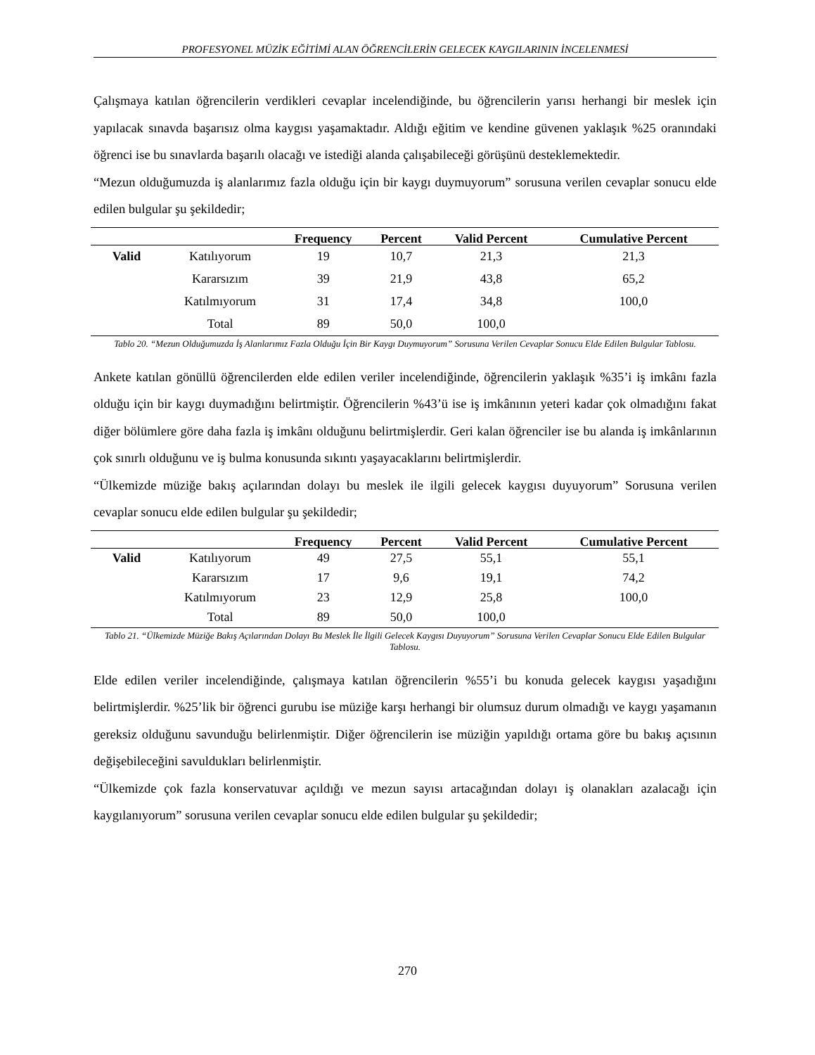PROFESYONEL MÜZİK EĞİTİMİ ALAN ÖĞRENCİLERİN GELECEK KAYGILARININ İNCELENMESİ
Çalışmaya katılan öğrencilerin verdikleri cevaplar incelendiğinde, bu öğrencilerin yarısı herhangi bir meslek için yapılacak sınavda başarısız olma kaygısı yaşamaktadır. Aldığı eğitim ve kendine güvenen yaklaşık %25 oranındaki öğrenci ise bu sınavlarda başarılı olacağı ve istediği alanda çalışabileceği görüşünü desteklemektedir.
“Mezun olduğumuzda iş alanlarımız fazla olduğu için bir kaygı duymuyorum” sorusuna verilen cevaplar sonucu elde edilen bulgular şu şekildedir;
| | | Frequency | Percent | Valid Percent | Cumulative Percent |
| --- | --- | --- | --- | --- | --- |
| Valid | Katılıyorum | 19 | 10,7 | 21,3 | 21,3 |
| | Kararsızım | 39 | 21,9 | 43,8 | 65,2 |
| | Katılmıyorum | 31 | 17,4 | 34,8 | 100,0 |
| | Total | 89 | 50,0 | 100,0 | |
Tablo 20. “Mezun Olduğumuzda İş Alanlarımız Fazla Olduğu İçin Bir Kaygı Duymuyorum” Sorusuna Verilen Cevaplar Sonucu Elde Edilen Bulgular Tablosu.
Ankete katılan gönüllü öğrencilerden elde edilen veriler incelendiğinde, öğrencilerin yaklaşık %35’i iş imkânı fazla olduğu için bir kaygı duymadığını belirtmiştir. Öğrencilerin %43’ü ise iş imkânının yeteri kadar çok olmadığını fakat diğer bölümlere göre daha fazla iş imkânı olduğunu belirtmişlerdir. Geri kalan öğrenciler ise bu alanda iş imkânlarının çok sınırlı olduğunu ve iş bulma konusunda sıkıntı yaşayacaklarını belirtmişlerdir.
“Ülkemizde müziğe bakış açılarından dolayı bu meslek ile ilgili gelecek kaygısı duyuyorum” Sorusuna verilen cevaplar sonucu elde edilen bulgular şu şekildedir;
| | | Frequency | Percent | Valid Percent | Cumulative Percent |
| --- | --- | --- | --- | --- | --- |
| Valid | Katılıyorum | 49 | 27,5 | 55,1 | 55,1 |
| | Kararsızım | 17 | 9,6 | 19,1 | 74,2 |
| | Katılmıyorum | 23 | 12,9 | 25,8 | 100,0 |
| | Total | 89 | 50,0 | 100,0 | |
Tablo 21. “Ülkemizde Müziğe Bakış Açılarından Dolayı Bu Meslek İle İlgili Gelecek Kaygısı Duyuyorum” Sorusuna Verilen Cevaplar Sonucu Elde Edilen Bulgular Tablosu.
Elde edilen veriler incelendiğinde, çalışmaya katılan öğrencilerin %55’i bu konuda gelecek kaygısı yaşadığını belirtmişlerdir. %25’lik bir öğrenci gurubu ise müziğe karşı herhangi bir olumsuz durum olmadığı ve kaygı yaşamanın gereksiz olduğunu savunduğu belirlenmiştir. Diğer öğrencilerin ise müziğin yapıldığı ortama göre bu bakış açısının değişebileceğini savuldukları belirlenmiştir.
“Ülkemizde çok fazla konservatuvar açıldığı ve mezun sayısı artacağından dolayı iş olanakları azalacağı için kaygılanıyorum” sorusuna verilen cevaplar sonucu elde edilen bulgular şu şekildedir;
270